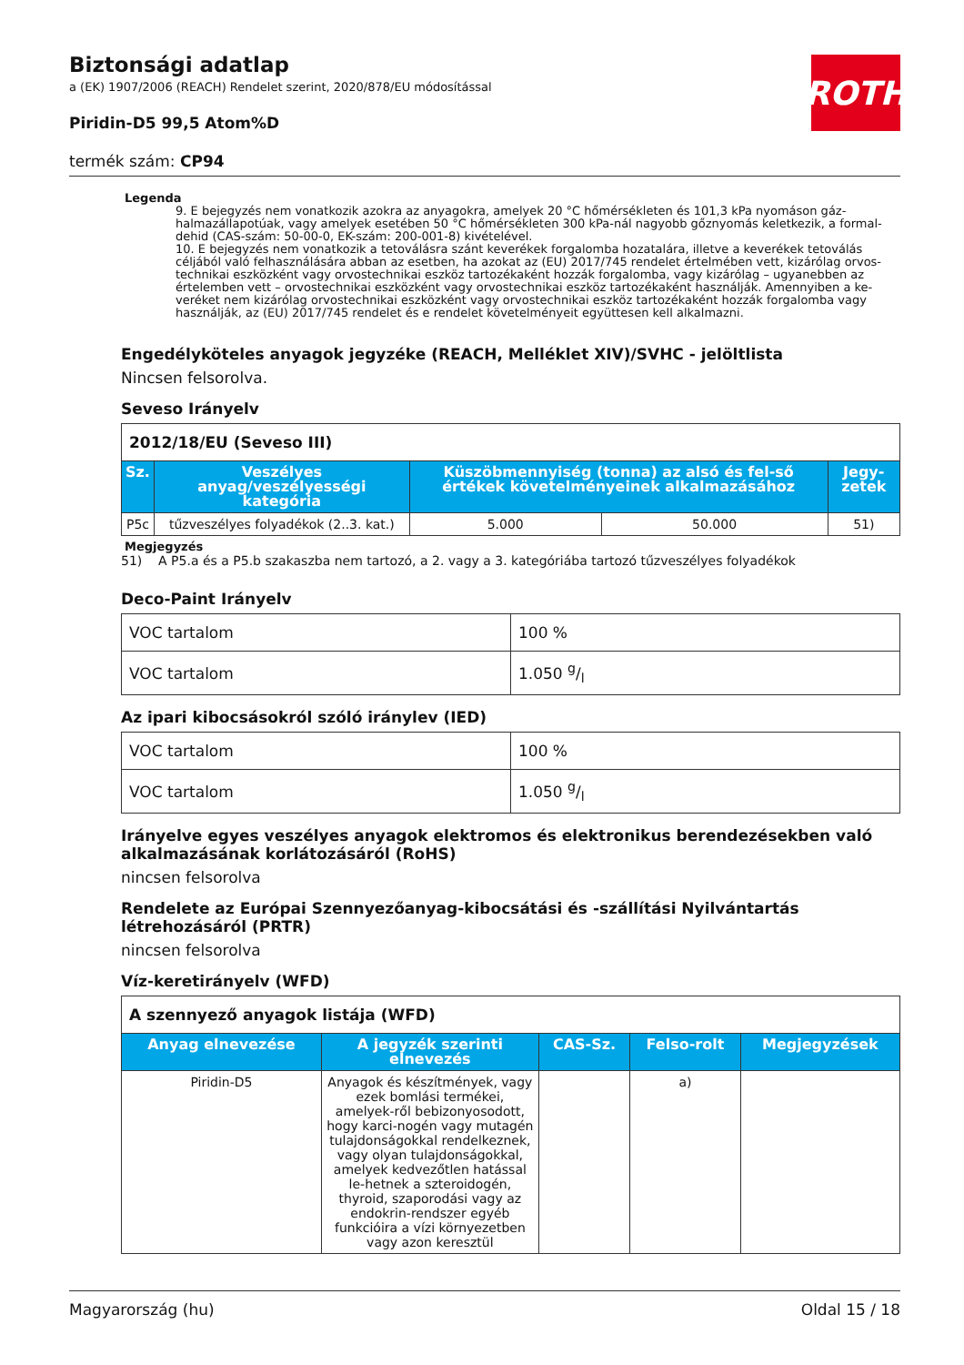ROTH
Biztonsági adatlap
a (EK) 1907/2006 (REACH) Rendelet szerint, 2020/878/EU módosítással
Piridin-D5 99,5 Atom%D
termék szám: CP94
Legenda
9. E bejegyzés nem vonatkozik azokra az anyagokra, amelyek 20 °C hőmérsékleten és 101,3 kPa nyomáson gáz-halmazállapotúak, vagy amelyek esetében 50 °C hőmérsékleten 300 kPa-nál nagyobb gőznyomás keletkezik, a formal-dehid (CAS-szám: 50-00-0, EK-szám: 200-001-8) kivételével.
10. E bejegyzés nem vonatkozik a tetoválásra szánt keverékek forgalomba hozatalára, illetve a keverékek tetoválás céljából való felhasználására abban az esetben, ha azokat az (EU) 2017/745 rendelet értelmében vett, kizárólag orvos-technikai eszközként vagy orvostechnikai eszköz tartozékaként hozzák forgalomba, vagy kizárólag – ugyanebben az értelemben vett – orvostechnikai eszközként vagy orvostechnikai eszköz tartozékaként használják. Amennyiben a ke-veréket nem kizárólag orvostechnikai eszközként vagy orvostechnikai eszköz tartozékaként hozzák forgalomba vagy használják, az (EU) 2017/745 rendelet és e rendelet követelményeit együttesen kell alkalmazni.
Engedélyköteles anyagok jegyzéke (REACH, Melléklet XIV)/SVHC - jelöltlista
Nincsen felsorolva.
Seveso Irányelv
| 2012/18/EU (Seveso III) | | | | |
| Sz. | Veszélyes anyag/veszélyességi kategória | Küszöbmennyiség (tonna) az alsó és fel-ső értékek követelményeinek alkalmazásához | | Jegy-zetek |
| P5c | tűzveszélyes folyadékok (2..3. kat.) | 5.000 | 50.000 | 51) |
Megjegyzés
51) A P5.a és a P5.b szakaszba nem tartozó, a 2. vagy a 3. kategóriába tartozó tűzveszélyes folyadékok
Deco-Paint Irányelv
| VOC tartalom | 100 % |
| VOC tartalom | 1.050 g/l |
Az ipari kibocsásokról szóló iránylev (IED)
| VOC tartalom | 100 % |
| VOC tartalom | 1.050 g/l |
Irányelve egyes veszélyes anyagok elektromos és elektronikus berendezésekben való alkalmazásának korlátozásáról (RoHS)
nincsen felsorolva
Rendelete az Európai Szennyezőanyag-kibocsátási és -szállítási Nyilvántartás létrehozásáról (PRTR)
nincsen felsorolva
Víz-keretirányelv (WFD)
| A szennyező anyagok listája (WFD) | | | | |
| Anyag elnevezése | A jegyzék szerinti elnevezés | CAS-Sz. | Felso-rolt | Megjegyzések |
| Piridin-D5 | Anyagok és készítmények, vagy ezek bomlási termékei, amelyek-ről bebizonyosodott, hogy karci-nogén vagy mutagén tulajdonságokkal rendelkeznek, vagy olyan tulajdonságokkal, amelyek kedvezőtlen hatással le-hetnek a szteroidogén, thyroid, szaporodási vagy az endokrin-rendszer egyéb funkcióira a vízi környezetben vagy azon keresztül | | a) | |
Magyarország (hu) Oldal 15 / 18